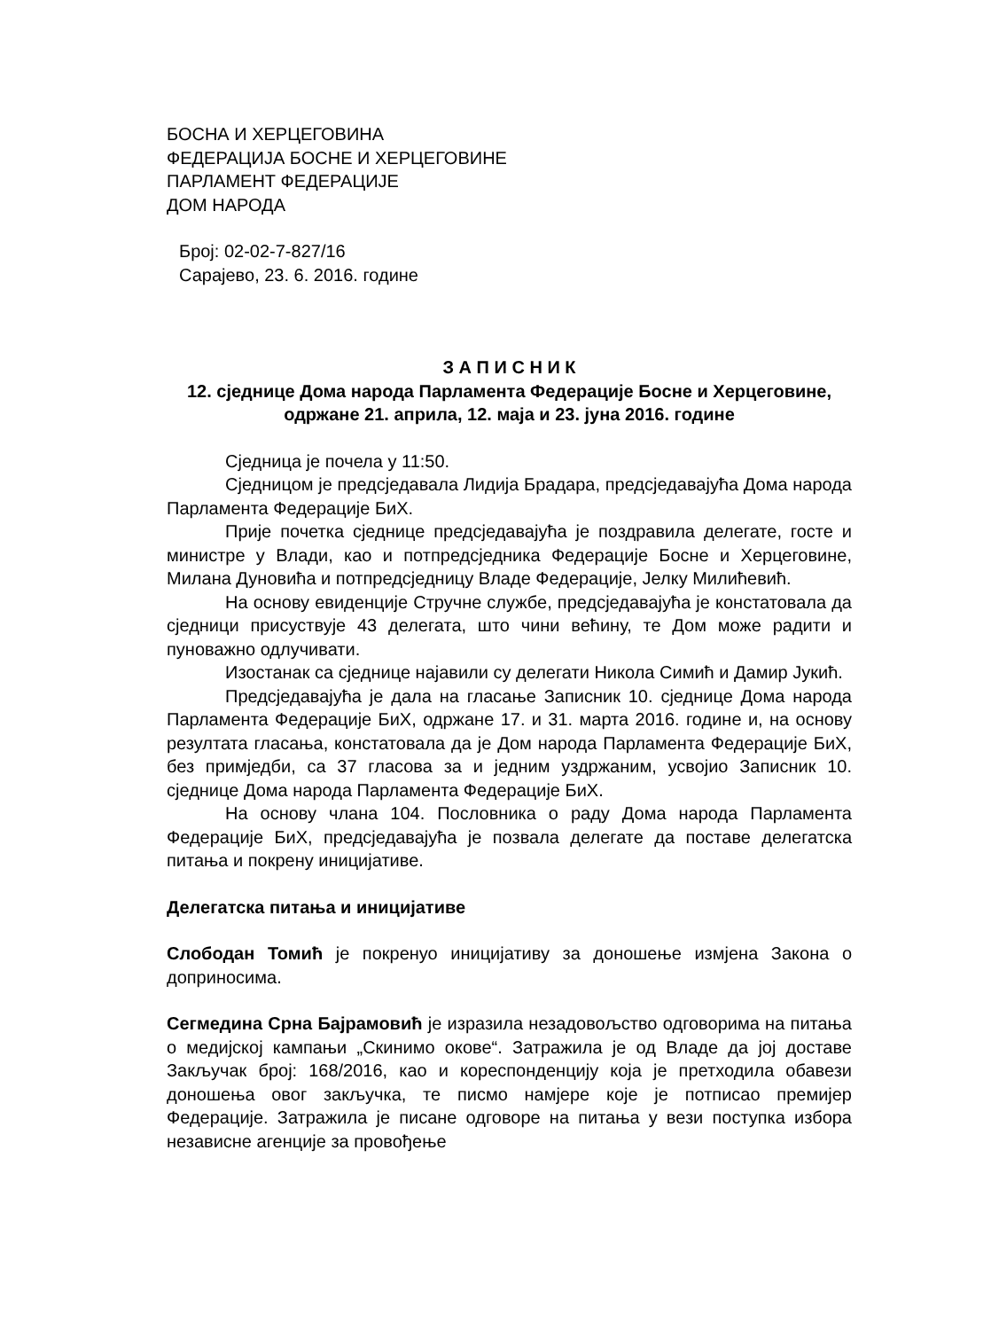БОСНА И ХЕРЦЕГОВИНА
ФЕДЕРАЦИЈА БОСНЕ И ХЕРЦЕГОВИНЕ
ПАРЛАМЕНТ ФЕДЕРАЦИЈЕ
ДОМ НАРОДА
Број: 02-02-7-827/16
Сарајево, 23. 6. 2016. године
З А П И С Н И К
12. сједнице Дома народа Парламента Федерације Босне и Херцеговине, одржане 21. априла, 12. маја и 23. јуна 2016. године
Сједница је почела у 11:50.
Сједницом је предсједавала Лидија Брадара, предсједавајућа Дома народа Парламента Федерације БиХ.
Прије почетка сједнице предсједавајућа је поздравила делегате, госте и министре у Влади, као и потпредсједника Федерације Босне и Херцеговине, Милана Дуновића и потпредсједницу Владе Федерације, Јелку Милићевић.
На основу евиденције Стручне службе, предсједавајућа је констатовала да сједници присуствује 43 делегата, што чини већину, те Дом може радити и пуноважно одлучивати.
Изостанак са сједнице најавили су делегати Никола Симић и Дамир Јукић.
Предсједавајућа је дала на гласање Записник 10. сједнице Дома народа Парламента Федерације БиХ, одржане 17. и 31. марта 2016. године и, на основу резултата гласања, констатовала да је Дом народа Парламента Федерације БиХ, без примједби, са 37 гласова за и једним уздржаним, усвојио Записник 10. сједнице Дома народа Парламента Федерације БиХ.
На основу члана 104. Пословника о раду Дома народа Парламента Федерације БиХ, предсједавајућа је позвала делегате да поставе делегатска питања и покрену иницијативе.
Делегатска питања и иницијативе
Слободан Томић је покренуо иницијативу за доношење измјена Закона о доприносима.
Сегмедина Срна Бајрамовић је изразила незадовољство одговорима на питања о медијској кампањи „Скинимо окове“. Затражила је од Владе да јој доставе Закључак број: 168/2016, као и кореспонденцију која је претходила обавези доношења овог закључка, те писмо намјере које је потписао премијер Федерације. Затражила је писане одговоре на питања у вези поступка избора независне агенције за провођење